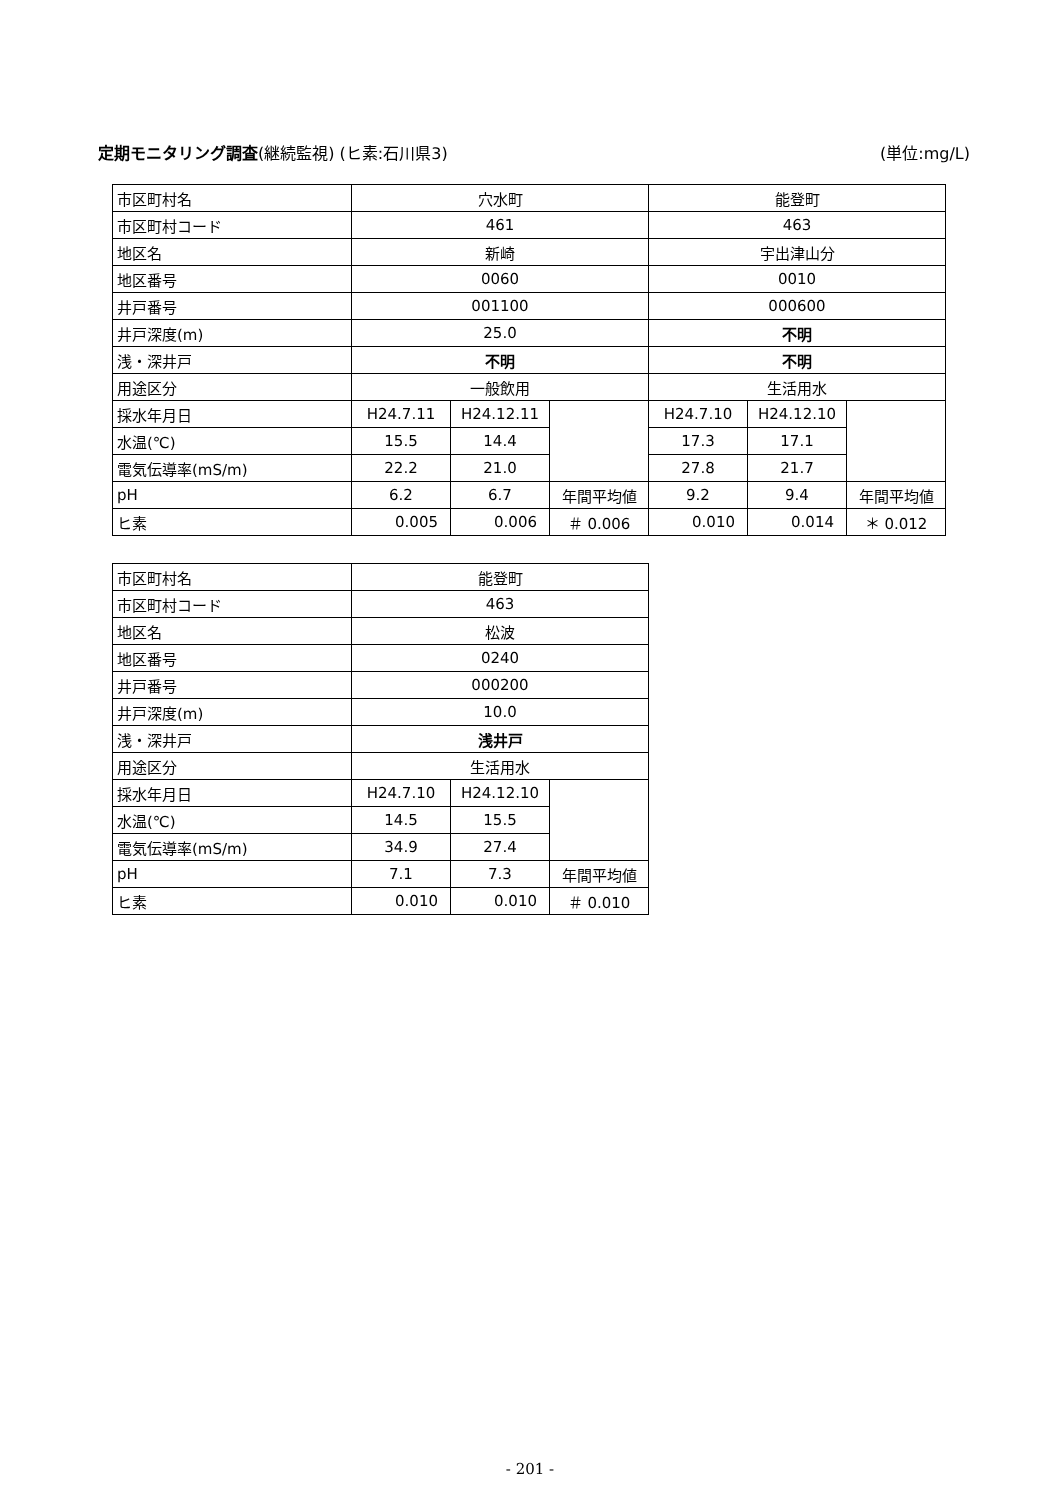定期モニタリング調査(継続監視) (ヒ素:石川県3) (単位:mg/L)
| 市区町村名 | 穴水町 | | | 能登町 | | |
| 市区町村コード | 461 | | | 463 | | |
| 地区名 | 新崎 | | | 宇出津山分 | | |
| 地区番号 | 0060 | | | 0010 | | |
| 井戸番号 | 001100 | | | 000600 | | |
| 井戸深度(m) | 25.0 | | | 不明 | | |
| 浅・深井戸 | 不明 | | | 不明 | | |
| 用途区分 | 一般飲用 | | | 生活用水 | | |
| 採水年月日 | H24.7.11 | H24.12.11 | | H24.7.10 | H24.12.10 | |
| 水温(℃) | 15.5 | 14.4 | | 17.3 | 17.1 | |
| 電気伝導率(mS/m) | 22.2 | 21.0 | | 27.8 | 21.7 | |
| pH | 6.2 | 6.7 | 年間平均値 | 9.2 | 9.4 | 年間平均値 |
| ヒ素 | 0.005 | 0.006 | ＃ 0.006 | 0.010 | 0.014 | ＊ 0.012 |
| 市区町村名 | 能登町 | | |
| 市区町村コード | 463 | | |
| 地区名 | 松波 | | |
| 地区番号 | 0240 | | |
| 井戸番号 | 000200 | | |
| 井戸深度(m) | 10.0 | | |
| 浅・深井戸 | 浅井戸 | | |
| 用途区分 | 生活用水 | | |
| 採水年月日 | H24.7.10 | H24.12.10 | |
| 水温(℃) | 14.5 | 15.5 | |
| 電気伝導率(mS/m) | 34.9 | 27.4 | |
| pH | 7.1 | 7.3 | 年間平均値 |
| ヒ素 | 0.010 | 0.010 | ＃ 0.010 |
- 201 -